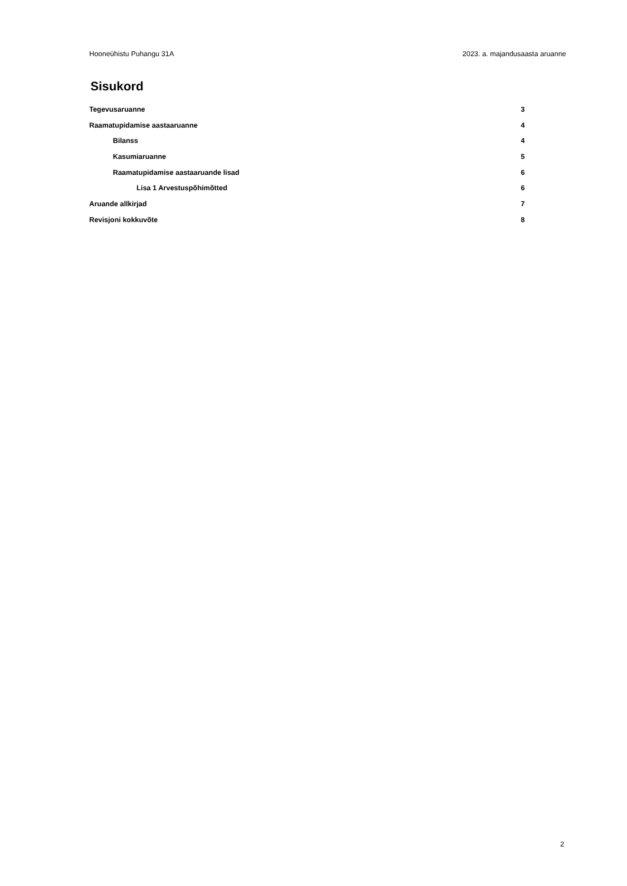Hooneühistu Puhangu 31A 2023. a. majandusaasta aruanne
Sisukord
Tegevusaruanne 3
Raamatupidamise aastaaruanne 4
Bilanss 4
Kasumiaruanne 5
Raamatupidamise aastaaruande lisad 6
Lisa 1 Arvestuspõhimõtted 6
Aruande allkirjad 7
Revisjoni kokkuvõte 8
2